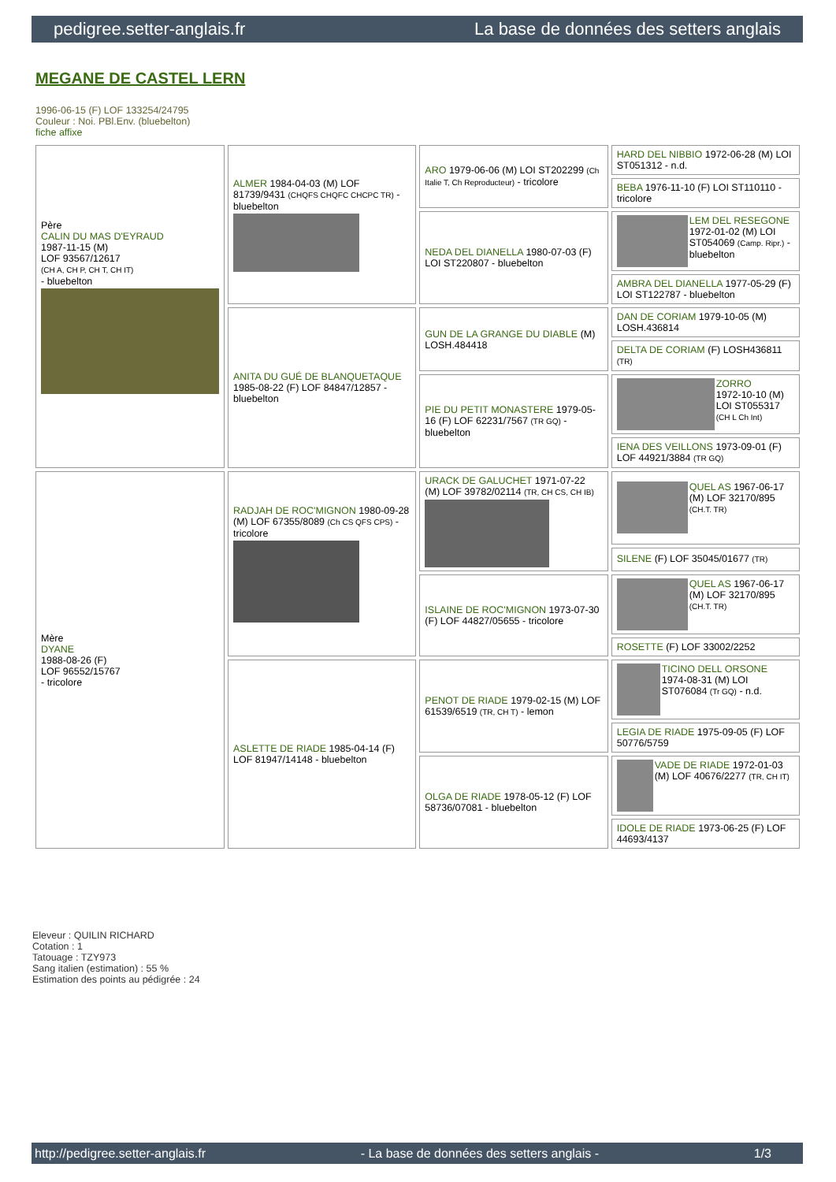pedigree.setter-anglais.fr La base de données des setters anglais
MEGANE DE CASTEL LERN
1996-06-15 (F) LOF 133254/24795
Couleur : Noi. PBl.Env. (bluebelton)
fiche affixe
| Père CALIN DU MAS D'EYRAUD 1987-11-15 (M) LOF 93567/12617 (CH A, CH P, CH T, CH IT) - bluebelton | ALMER 1984-04-03 (M) LOF 81739/9431 (CHQFS CHQFC CHCPC TR) - bluebelton | ARO 1979-06-06 (M) LOI ST202299 (Ch Italie T, Ch Reproducteur) - tricolore | HARD DEL NIBBIO 1972-06-28 (M) LOI ST051312 - n.d. |
| | | | BEBA 1976-11-10 (F) LOI ST110110 - tricolore |
| | | NEDA DEL DIANELLA 1980-07-03 (F) LOI ST220807 - bluebelton | LEM DEL RESEGONE 1972-01-02 (M) LOI ST054069 (Camp. Ripr.) - bluebelton |
| | | | AMBRA DEL DIANELLA 1977-05-29 (F) LOI ST122787 - bluebelton |
| | ANITA DU GUÉ DE BLANQUETAQUE 1985-08-22 (F) LOF 84847/12857 - bluebelton | GUN DE LA GRANGE DU DIABLE (M) LOSH.484418 | DAN DE CORIAM 1979-10-05 (M) LOSH.436814 |
| | | | DELTA DE CORIAM (F) LOSH436811 (TR) |
| | | PIE DU PETIT MONASTERE 1979-05-16 (F) LOF 62231/7567 (TR GQ) - bluebelton | ZORRO 1972-10-10 (M) LOI ST055317 (CH L Ch Int) |
| | | | IENA DES VEILLONS 1973-09-01 (F) LOF 44921/3884 (TR GQ) |
| Mère DYANE 1988-08-26 (F) LOF 96552/15767 - tricolore | RADJAH DE ROC'MIGNON 1980-09-28 (M) LOF 67355/8089 (Ch CS QFS CPS) - tricolore | URACK DE GALUCHET 1971-07-22 (M) LOF 39782/02114 (TR, CH CS, CH IB) | QUEL AS 1967-06-17 (M) LOF 32170/895 (CH.T. TR) |
| | | | SILENE (F) LOF 35045/01677 (TR) |
| | | ISLAINE DE ROC'MIGNON 1973-07-30 (F) LOF 44827/05655 - tricolore | QUEL AS 1967-06-17 (M) LOF 32170/895 (CH.T. TR) |
| | | | ROSETTE (F) LOF 33002/2252 |
| | ASLETTE DE RIADE 1985-04-14 (F) LOF 81947/14148 - bluebelton | PENOT DE RIADE 1979-02-15 (M) LOF 61539/6519 (TR, CH T) - lemon | TICINO DELL ORSONE 1974-08-31 (M) LOI ST076084 (Tr GQ) - n.d. |
| | | | LEGIA DE RIADE 1975-09-05 (F) LOF 50776/5759 |
| | | OLGA DE RIADE 1978-05-12 (F) LOF 58736/07081 - bluebelton | VADE DE RIADE 1972-01-03 (M) LOF 40676/2277 (TR, CH IT) |
| | | | IDOLE DE RIADE 1973-06-25 (F) LOF 44693/4137 |
Eleveur : QUILIN RICHARD
Cotation : 1
Tatouage : TZY973
Sang italien (estimation) : 55 %
Estimation des points au pédigrée : 24
http://pedigree.setter-anglais.fr - La base de données des setters anglais - 1/3